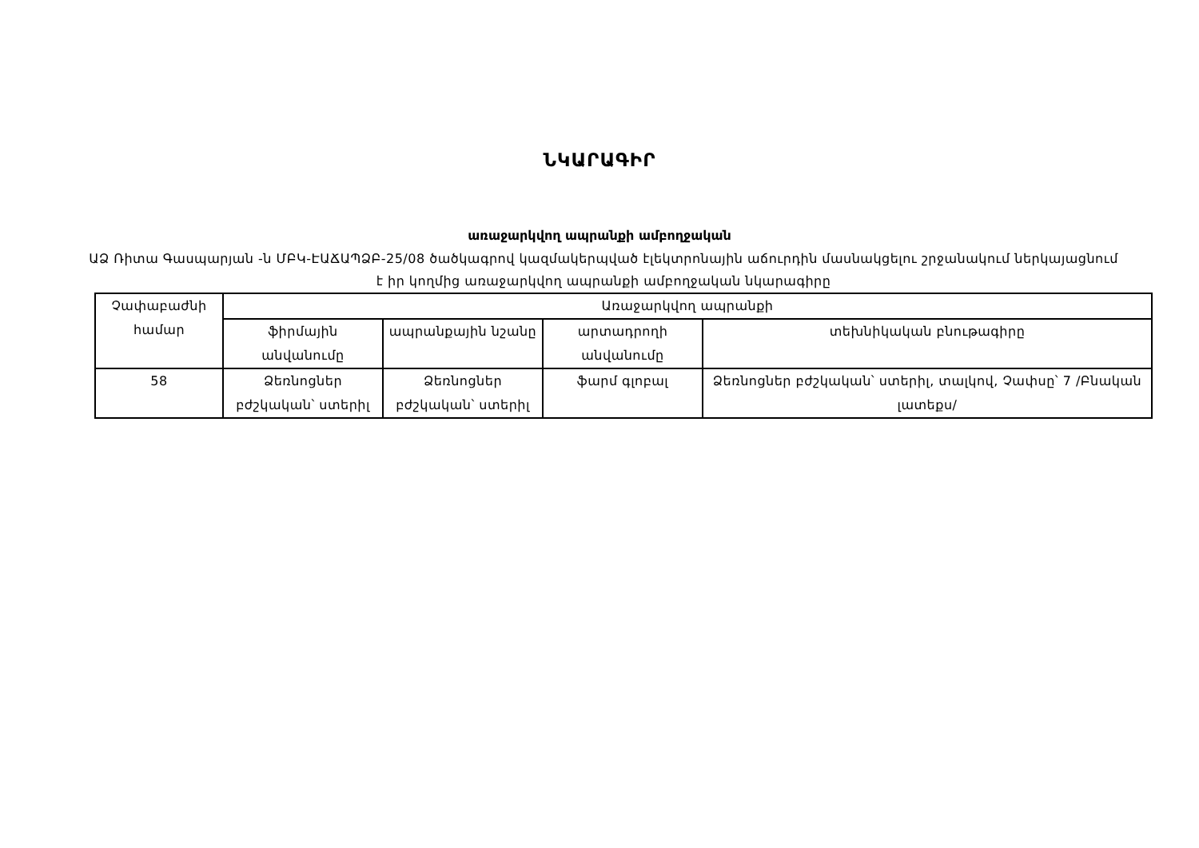ՆԿԱՐԱԳԻՐ
առաջարկվող ապրանքի ամբողջական
ԱՁ Ռիտա Գասպարյան -ն ՄԲԿ-ԷԱՃԱՊՁԲ-25/08 ծածկագրով կազմակերպված էլեկտրոնային աճուրդին մասնակցելու շրջանակում ներկայացնում է իր կողմից առաջարկվող ապրանքի ամբողջական նկարագիրը
| Չափաբաժնի համար | Առաջարկվող ապրանքի | | | |
| --- | --- | --- | --- | --- |
| | ֆիրմային անվանումը | ապրանքային նշանը | արտադրողի անվանումը | տեխնիկական բնութագիրը |
| 58 | Ձեռնոցներ բժշկական՝ ստերիլ | Ձեռնոցներ բժշկական՝ ստերիլ | ֆարմ գլոբալ | Ձեռնոցներ բժշկական՝ ստերիլ, տալկով, Չափսը՝ 7 /Բնական լատեքս/ |